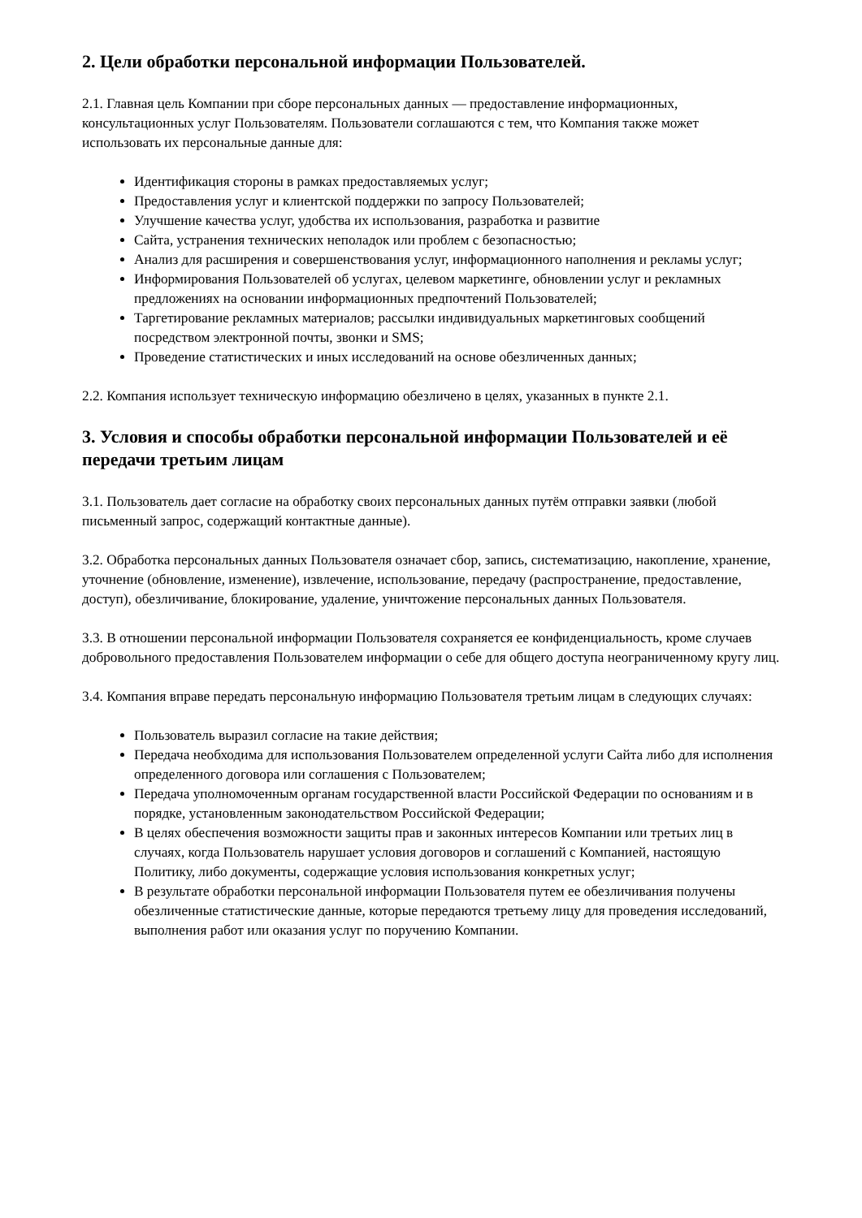2. Цели обработки персональной информации Пользователей.
2.1. Главная цель Компании при сборе персональных данных — предоставление информационных, консультационных услуг Пользователям. Пользователи соглашаются с тем, что Компания также может использовать их персональные данные для:
Идентификация стороны в рамках предоставляемых услуг;
Предоставления услуг и клиентской поддержки по запросу Пользователей;
Улучшение качества услуг, удобства их использования, разработка и развитие
Сайта, устранения технических неполадок или проблем с безопасностью;
Анализ для расширения и совершенствования услуг, информационного наполнения и рекламы услуг;
Информирования Пользователей об услугах, целевом маркетинге, обновлении услуг и рекламных предложениях на основании информационных предпочтений Пользователей;
Таргетирование рекламных материалов; рассылки индивидуальных маркетинговых сообщений посредством электронной почты, звонки и SMS;
Проведение статистических и иных исследований на основе обезличенных данных;
2.2. Компания использует техническую информацию обезличено в целях, указанных в пункте 2.1.
3. Условия и способы обработки персональной информации Пользователей и её передачи третьим лицам
3.1. Пользователь дает согласие на обработку своих персональных данных путём отправки заявки (любой письменный запрос, содержащий контактные данные).
3.2. Обработка персональных данных Пользователя означает сбор, запись, систематизацию, накопление, хранение, уточнение (обновление, изменение), извлечение, использование, передачу (распространение, предоставление, доступ), обезличивание, блокирование, удаление, уничтожение персональных данных Пользователя.
3.3. В отношении персональной информации Пользователя сохраняется ее конфиденциальность, кроме случаев добровольного предоставления Пользователем информации о себе для общего доступа неограниченному кругу лиц.
3.4. Компания вправе передать персональную информацию Пользователя третьим лицам в следующих случаях:
Пользователь выразил согласие на такие действия;
Передача необходима для использования Пользователем определенной услуги Сайта либо для исполнения определенного договора или соглашения с Пользователем;
Передача уполномоченным органам государственной власти Российской Федерации по основаниям и в порядке, установленным законодательством Российской Федерации;
В целях обеспечения возможности защиты прав и законных интересов Компании или третьих лиц в случаях, когда Пользователь нарушает условия договоров и соглашений с Компанией, настоящую Политику, либо документы, содержащие условия использования конкретных услуг;
В результате обработки персональной информации Пользователя путем ее обезличивания получены обезличенные статистические данные, которые передаются третьему лицу для проведения исследований, выполнения работ или оказания услуг по поручению Компании.